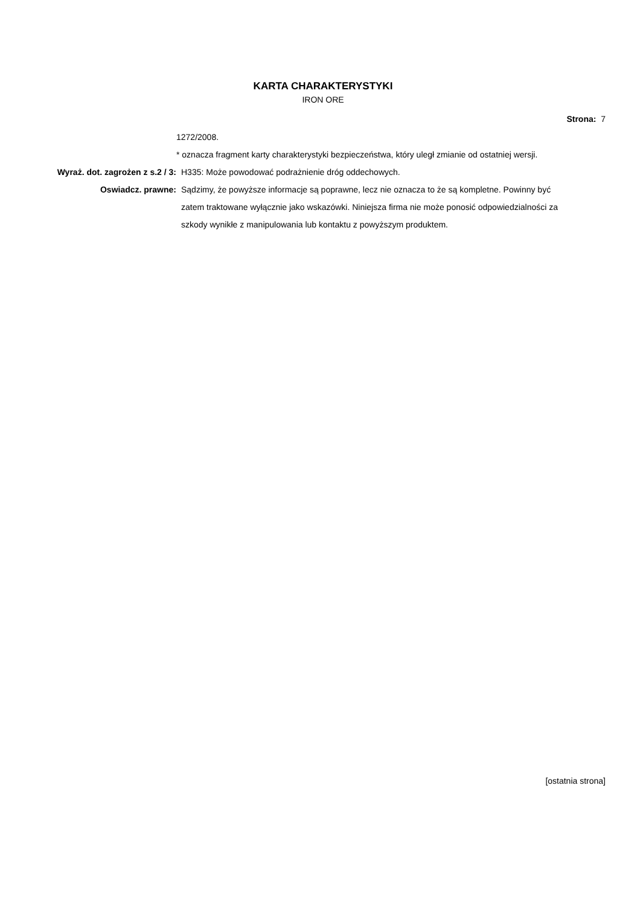KARTA CHARAKTERYSTYKI
IRON ORE
Strona: 7
1272/2008.
* oznacza fragment karty charakterystyki bezpieczeństwa, który uległ zmianie od ostatniej wersji.
Wyraż. dot. zagrożen z s.2 / 3: H335: Może powodować podrażnienie dróg oddechowych.
Oswiadcz. prawne: Sądzimy, że powyższe informacje są poprawne, lecz nie oznacza to że są kompletne. Powinny być zatem traktowane wyłącznie jako wskazówki. Niniejsza firma nie może ponosić odpowiedzialności za szkody wynikłe z manipulowania lub kontaktu z powyższym produktem.
[ostatnia strona]